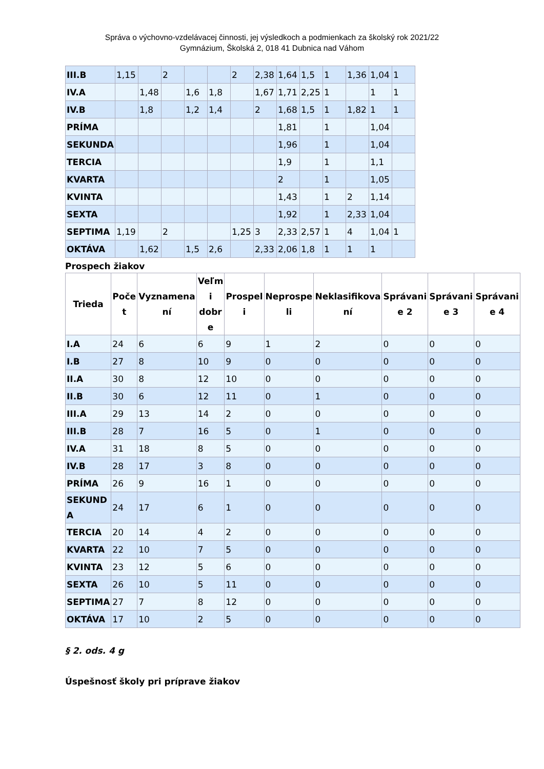Správa o výchovno-vzdelávacej činnosti, jej výsledkoch a podmienkach za školský rok 2021/22
Gymnázium, Školská 2, 018 41 Dubnica nad Váhom
| III.B | 1,15 | | 2 | | | 2 | 2,38 | 1,64 | 1,5 | 1 | 1,36 | 1,04 | 1 |
| IV.A | | 1,48 | | 1,6 | 1,8 | | 1,67 | 1,71 | 2,25 | 1 | | 1 | 1 |
| IV.B | | 1,8 | | 1,2 | 1,4 | | 2 | 1,68 | 1,5 | 1 | 1,82 | 1 | 1 |
| PRÍMA | | | | | | | | 1,81 | | 1 | | 1,04 | |
| SEKUNDA | | | | | | | | 1,96 | | 1 | | 1,04 | |
| TERCIA | | | | | | | | 1,9 | | 1 | | 1,1 | |
| KVARTA | | | | | | | | 2 | | 1 | | 1,05 | |
| KVINTA | | | | | | | | 1,43 | | 1 | 2 | 1,14 | |
| SEXTA | | | | | | | | 1,92 | | 1 | 2,33 | 1,04 | |
| SEPTIMA | 1,19 | | 2 | | | 1,25 | 3 | 2,33 | 2,57 | 1 | 4 | 1,04 | 1 |
| OKTÁVA | | 1,62 | | 1,5 | 2,6 | | 2,33 | 2,06 | 1,8 | 1 | 1 | 1 | |
Prospech žiakov
| Trieda | Poče t | Vyznamena ní | Veľm i dobr e | Prospel i | Neprospe li | Neklasifikova ní | Správani e 2 | Správani e 3 | Správani e 4 |
| --- | --- | --- | --- | --- | --- | --- | --- | --- | --- |
| I.A | 24 | 6 | 6 | 9 | 1 | 2 | 0 | 0 | 0 |
| I.B | 27 | 8 | 10 | 9 | 0 | 0 | 0 | 0 | 0 |
| II.A | 30 | 8 | 12 | 10 | 0 | 0 | 0 | 0 | 0 |
| II.B | 30 | 6 | 12 | 11 | 0 | 1 | 0 | 0 | 0 |
| III.A | 29 | 13 | 14 | 2 | 0 | 0 | 0 | 0 | 0 |
| III.B | 28 | 7 | 16 | 5 | 0 | 1 | 0 | 0 | 0 |
| IV.A | 31 | 18 | 8 | 5 | 0 | 0 | 0 | 0 | 0 |
| IV.B | 28 | 17 | 3 | 8 | 0 | 0 | 0 | 0 | 0 |
| PRÍMA | 26 | 9 | 16 | 1 | 0 | 0 | 0 | 0 | 0 |
| SEKUND A | 24 | 17 | 6 | 1 | 0 | 0 | 0 | 0 | 0 |
| TERCIA | 20 | 14 | 4 | 2 | 0 | 0 | 0 | 0 | 0 |
| KVARTA | 22 | 10 | 7 | 5 | 0 | 0 | 0 | 0 | 0 |
| KVINTA | 23 | 12 | 5 | 6 | 0 | 0 | 0 | 0 | 0 |
| SEXTA | 26 | 10 | 5 | 11 | 0 | 0 | 0 | 0 | 0 |
| SEPTIMA | 27 | 7 | 8 | 12 | 0 | 0 | 0 | 0 | 0 |
| OKTÁVA | 17 | 10 | 2 | 5 | 0 | 0 | 0 | 0 | 0 |
§ 2. ods. 4 g
Úspešnosť školy pri príprave žiakov